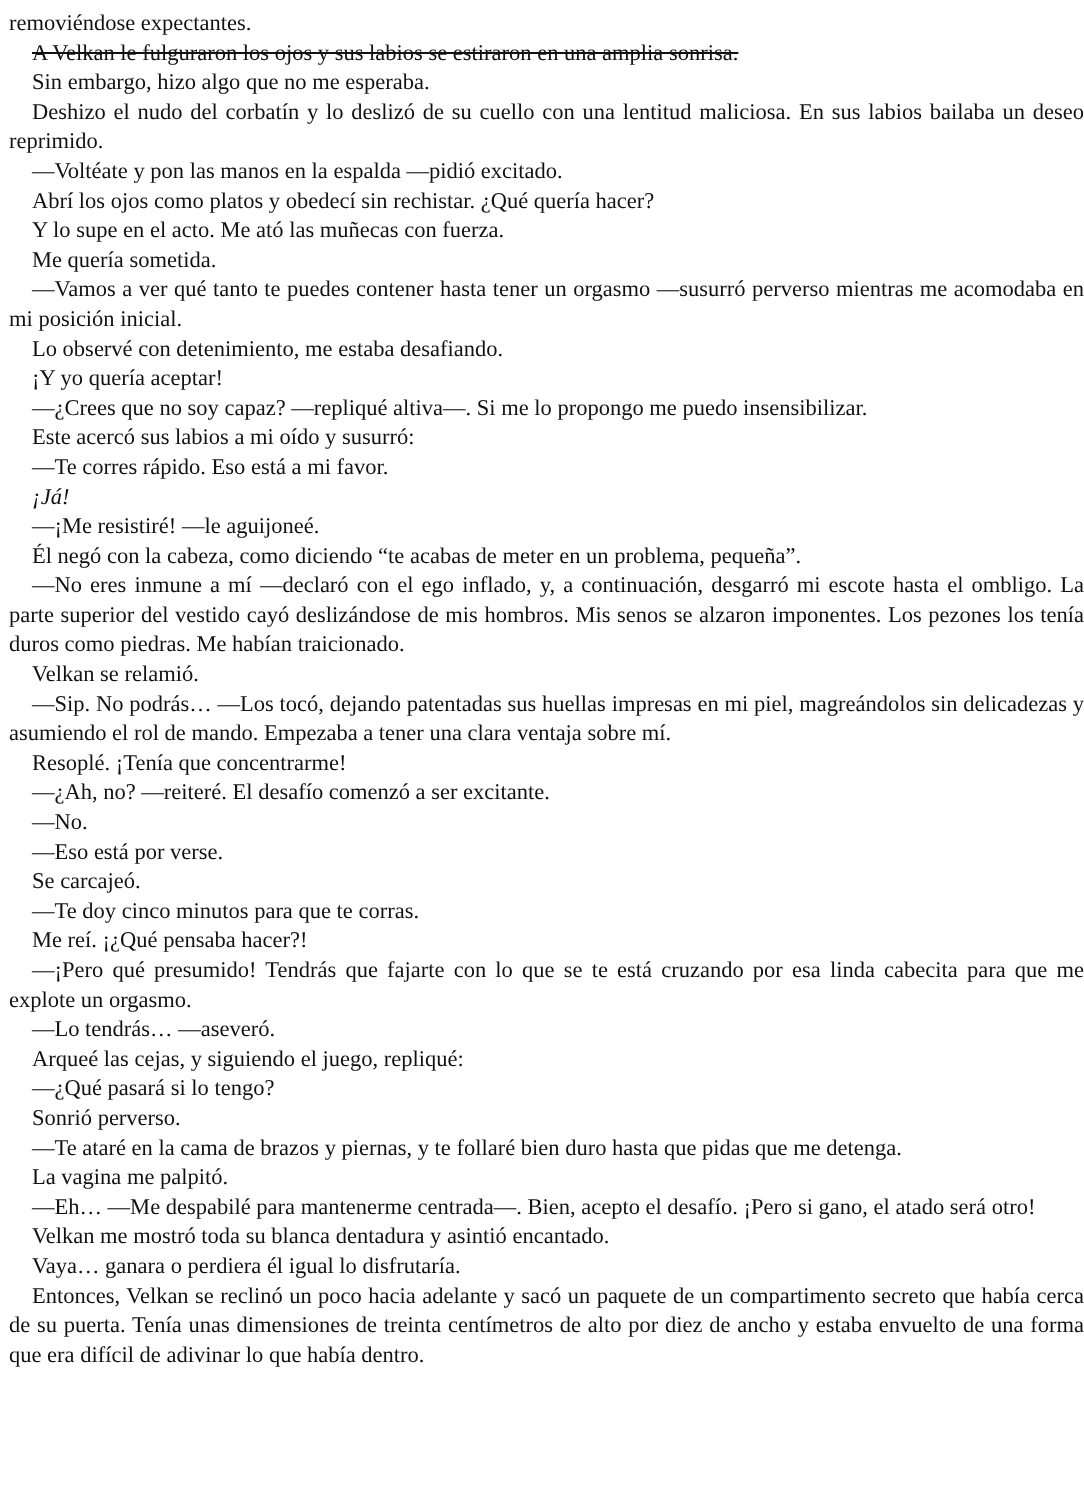removiéndose expectantes.
A Velkan le fulguraron los ojos y sus labios se estiraron en una amplia sonrisa.
Sin embargo, hizo algo que no me esperaba.
Deshizo el nudo del corbatín y lo deslizó de su cuello con una lentitud maliciosa. En sus labios bailaba un deseo reprimido.
—Voltéate y pon las manos en la espalda —pidió excitado.
Abrí los ojos como platos y obedecí sin rechistar. ¿Qué quería hacer?
Y lo supe en el acto. Me ató las muñecas con fuerza.
Me quería sometida.
—Vamos a ver qué tanto te puedes contener hasta tener un orgasmo —susurró perverso mientras me acomodaba en mi posición inicial.
Lo observé con detenimiento, me estaba desafiando.
¡Y yo quería aceptar!
—¿Crees que no soy capaz? —repliqué altiva—. Si me lo propongo me puedo insensibilizar.
Este acercó sus labios a mi oído y susurró:
—Te corres rápido. Eso está a mi favor.
¡Já!
—¡Me resistiré! —le aguijoneé.
Él negó con la cabeza, como diciendo “te acabas de meter en un problema, pequeña”.
—No eres inmune a mí —declaró con el ego inflado, y, a continuación, desgarró mi escote hasta el ombligo. La parte superior del vestido cayó deslizándose de mis hombros. Mis senos se alzaron imponentes. Los pezones los tenía duros como piedras. Me habían traicionado.
Velkan se relamió.
—Sip. No podrás… —Los tocó, dejando patentadas sus huellas impresas en mi piel, magreándolos sin delicadezas y asumiendo el rol de mando. Empezaba a tener una clara ventaja sobre mí.
Resoplé. ¡Tenía que concentrarme!
—¿Ah, no? —reiteré. El desafío comenzó a ser excitante.
—No.
—Eso está por verse.
Se carcajeó.
—Te doy cinco minutos para que te corras.
Me reí. ¡¿Qué pensaba hacer?!
—¡Pero qué presumido! Tendrás que fajarte con lo que se te está cruzando por esa linda cabecita para que me explote un orgasmo.
—Lo tendrás… —aseveró.
Arqueé las cejas, y siguiendo el juego, repliqué:
—¿Qué pasará si lo tengo?
Sonrió perverso.
—Te ataré en la cama de brazos y piernas, y te follaré bien duro hasta que pidas que me detenga.
La vagina me palpitó.
—Eh… —Me despabilé para mantenerme centrada—. Bien, acepto el desafío. ¡Pero si gano, el atado será otro!
Velkan me mostró toda su blanca dentadura y asintió encantado.
Vaya… ganara o perdiera él igual lo disfrutaría.
Entonces, Velkan se reclinó un poco hacia adelante y sacó un paquete de un compartimento secreto que había cerca de su puerta. Tenía unas dimensiones de treinta centímetros de alto por diez de ancho y estaba envuelto de una forma que era difícil de adivinar lo que había dentro.